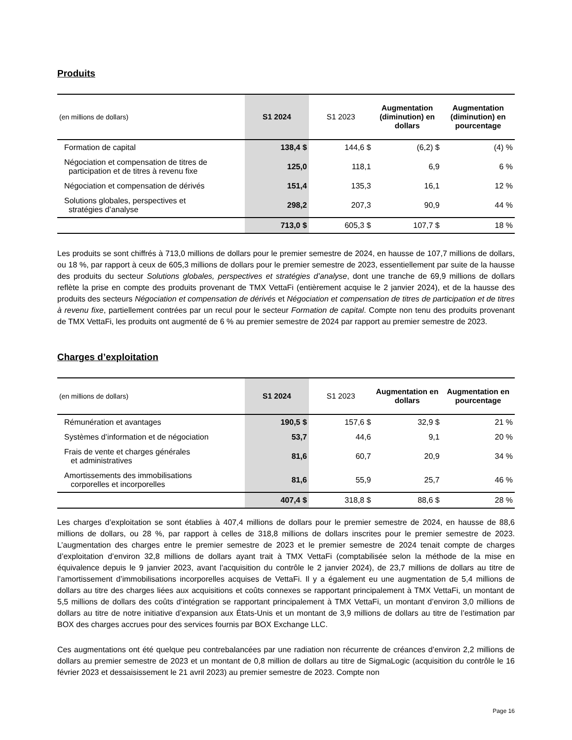Produits
| (en millions de dollars) | S1 2024 | S1 2023 | Augmentation (diminution) en dollars | Augmentation (diminution) en pourcentage |
| --- | --- | --- | --- | --- |
| Formation de capital | 138,4 $ | 144,6 $ | (6,2) $ | (4) % |
| Négociation et compensation de titres de participation et de titres à revenu fixe | 125,0 | 118,1 | 6,9 | 6 % |
| Négociation et compensation de dérivés | 151,4 | 135,3 | 16,1 | 12 % |
| Solutions globales, perspectives et stratégies d’analyse | 298,2 | 207,3 | 90,9 | 44 % |
| | 713,0 $ | 605,3 $ | 107,7 $ | 18 % |
Les produits se sont chiffrés à 713,0 millions de dollars pour le premier semestre de 2024, en hausse de 107,7 millions de dollars, ou 18 %, par rapport à ceux de 605,3 millions de dollars pour le premier semestre de 2023, essentiellement par suite de la hausse des produits du secteur Solutions globales, perspectives et stratégies d’analyse, dont une tranche de 69,9 millions de dollars reflète la prise en compte des produits provenant de TMX VettaFi (entièrement acquise le 2 janvier 2024), et de la hausse des produits des secteurs Négociation et compensation de dérivés et Négociation et compensation de titres de participation et de titres à revenu fixe, partiellement contrées par un recul pour le secteur Formation de capital. Compte non tenu des produits provenant de TMX VettaFi, les produits ont augmenté de 6 % au premier semestre de 2024 par rapport au premier semestre de 2023.
Charges d’exploitation
| (en millions de dollars) | S1 2024 | S1 2023 | Augmentation en dollars | Augmentation en pourcentage |
| --- | --- | --- | --- | --- |
| Rémunération et avantages | 190,5 $ | 157,6 $ | 32,9 $ | 21 % |
| Systèmes d’information et de négociation | 53,7 | 44,6 | 9,1 | 20 % |
| Frais de vente et charges générales et administratives | 81,6 | 60,7 | 20,9 | 34 % |
| Amortissements des immobilisations corporelles et incorporelles | 81,6 | 55,9 | 25,7 | 46 % |
| | 407,4 $ | 318,8 $ | 88,6 $ | 28 % |
Les charges d’exploitation se sont établies à 407,4 millions de dollars pour le premier semestre de 2024, en hausse de 88,6 millions de dollars, ou 28 %, par rapport à celles de 318,8 millions de dollars inscrites pour le premier semestre de 2023. L’augmentation des charges entre le premier semestre de 2023 et le premier semestre de 2024 tenait compte de charges d’exploitation d’environ 32,8 millions de dollars ayant trait à TMX VettaFi (comptabilisée selon la méthode de la mise en équivalence depuis le 9 janvier 2023, avant l’acquisition du contrôle le 2 janvier 2024), de 23,7 millions de dollars au titre de l’amortissement d’immobilisations incorporelles acquises de VettaFi. Il y a également eu une augmentation de 5,4 millions de dollars au titre des charges liées aux acquisitions et coûts connexes se rapportant principalement à TMX VettaFi, un montant de 5,5 millions de dollars des coûts d’intégration se rapportant principalement à TMX VettaFi, un montant d’environ 3,0 millions de dollars au titre de notre initiative d’expansion aux États-Unis et un montant de 3,9 millions de dollars au titre de l’estimation par BOX des charges accrues pour des services fournis par BOX Exchange LLC.
Ces augmentations ont été quelque peu contrebalancées par une radiation non récurrente de créances d’environ 2,2 millions de dollars au premier semestre de 2023 et un montant de 0,8 million de dollars au titre de SigmaLogic (acquisition du contrôle le 16 février 2023 et dessaisissement le 21 avril 2023) au premier semestre de 2023. Compte non
Page 16